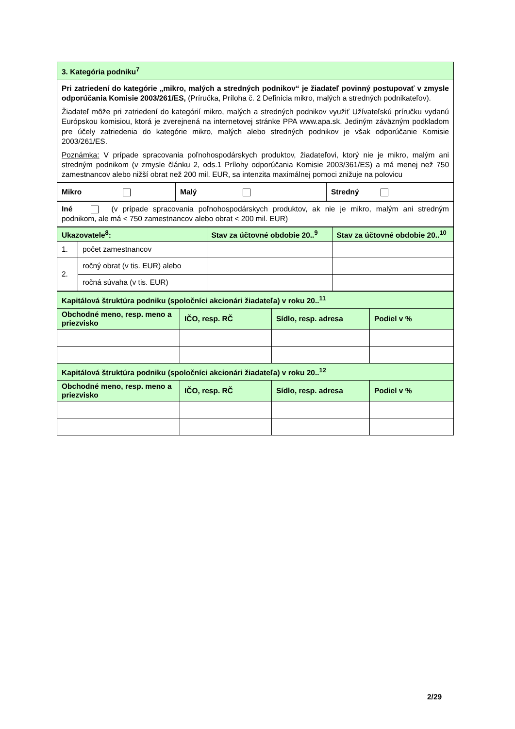| 3. Kategória podniku<sup>7</sup> |
| Pri zatriedení do kategórie „mikro, malých a stredných podnikov“ je žiadateľ povinný postupovať v zmysle odporúčania Komisie 2003/261/ES, (Príručka, Príloha č. 2 Definícia mikro, malých a stredných podnikateľov). Žiadateľ môže pri zatriedení do kategórií mikro, malých a stredných podnikov využiť Užívateľskú príručku vydanú Európskou komisiou, ktorá je zverejnená na internetovej stránke PPA www.apa.sk. Jediným záväzným podkladom pre účely zatriedenia do kategórie mikro, malých alebo stredných podnikov je však odporúčanie Komisie 2003/261/ES. Poznámka: V prípade spracovania poľnohospodárskych produktov, žiadateľovi, ktorý nie je mikro, malým ani stredným podnikom (v zmysle článku 2, ods.1 Prílohy odporúčania Komisie 2003/361/ES) a má menej než 750 zamestnancov alebo nižší obrat než 200 mil. EUR, sa intenzita maximálnej pomoci znižuje na polovicu |
| Mikro | Malý | Stredný |
| Iné (v prípade spracovania poľnohospodárskych produktov, ak nie je mikro, malým ani stredným podnikom, ale má < 750 zamestnancov alebo obrat < 200 mil. EUR) |
| Ukazovatele<sup>8</sup>: | | Stav za účtovné obdobie 20..<sup>9</sup> | Stav za účtovné obdobie 20..<sup>10</sup> |
| --- | --- | --- | --- |
| 1. | počet zamestnancov | | |
| 2. | ročný obrat (v tis. EUR) alebo | | |
| | ročná súvaha (v tis. EUR) | | |
| Kapitálová štruktúra podniku (spoločníci akcionári žiadateľa) v roku 20..<sup>11</sup> | | | |
| Obchodné meno, resp. meno a priezvisko | IČO, resp. RČ | Sídlo, resp. adresa | Podiel v % |
| Kapitálová štruktúra podniku (spoločníci akcionári žiadateľa) v roku 20..<sup>12</sup> | | | |
| Obchodné meno, resp. meno a priezvisko | IČO, resp. RČ | Sídlo, resp. adresa | Podiel v % |
2/29